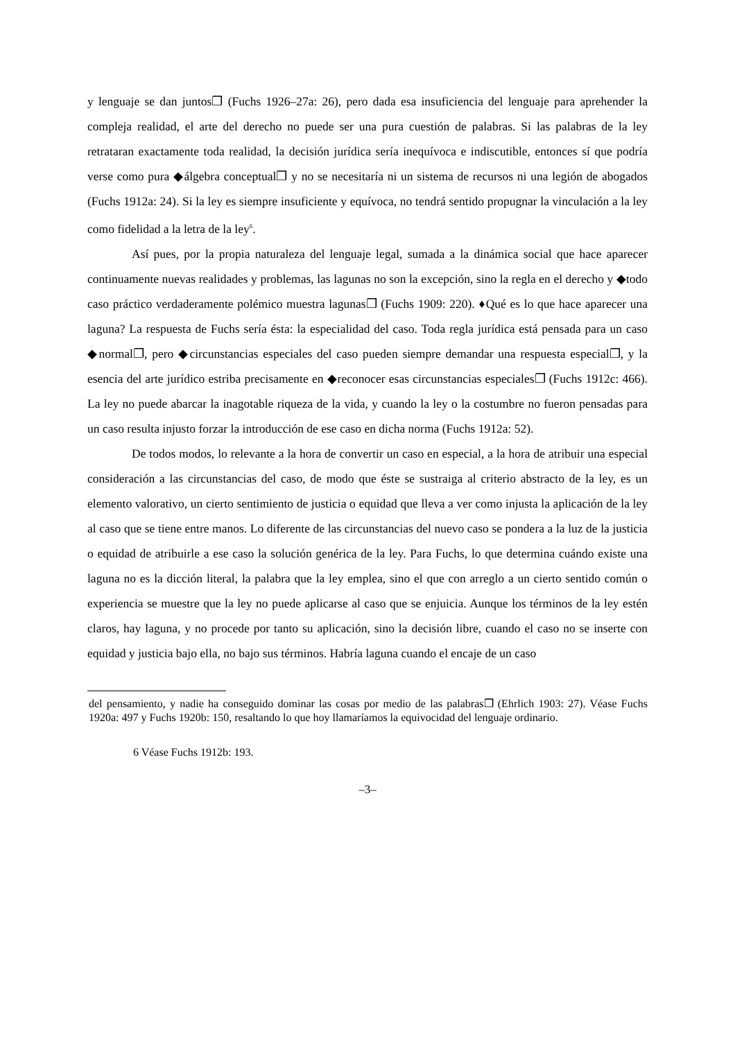y lenguaje se dan juntos❐ (Fuchs 1926–27a: 26), pero dada esa insuficiencia del lenguaje para aprehender la compleja realidad, el arte del derecho no puede ser una pura cuestión de palabras. Si las palabras de la ley retrataran exactamente toda realidad, la decisión jurídica sería inequívoca e indiscutible, entonces sí que podría verse como pura ◆álgebra conceptual❐ y no se necesitaría ni un sistema de recursos ni una legión de abogados (Fuchs 1912a: 24). Si la ley es siempre insuficiente y equívoca, no tendrá sentido propugnar la vinculación a la ley como fidelidad a la letra de la ley<sup>6</sup>.
Así pues, por la propia naturaleza del lenguaje legal, sumada a la dinámica social que hace aparecer continuamente nuevas realidades y problemas, las lagunas no son la excepción, sino la regla en el derecho y ◆todo caso práctico verdaderamente polémico muestra lagunas❐ (Fuchs 1909: 220). ♦Qué es lo que hace aparecer una laguna? La respuesta de Fuchs sería ésta: la especialidad del caso. Toda regla jurídica está pensada para un caso ◆normal❐, pero ◆circunstancias especiales del caso pueden siempre demandar una respuesta especial❐, y la esencia del arte jurídico estriba precisamente en ◆reconocer esas circunstancias especiales❐ (Fuchs 1912c: 466). La ley no puede abarcar la inagotable riqueza de la vida, y cuando la ley o la costumbre no fueron pensadas para un caso resulta injusto forzar la introducción de ese caso en dicha norma (Fuchs 1912a: 52).
De todos modos, lo relevante a la hora de convertir un caso en especial, a la hora de atribuir una especial consideración a las circunstancias del caso, de modo que éste se sustraiga al criterio abstracto de la ley, es un elemento valorativo, un cierto sentimiento de justicia o equidad que lleva a ver como injusta la aplicación de la ley al caso que se tiene entre manos. Lo diferente de las circunstancias del nuevo caso se pondera a la luz de la justicia o equidad de atribuirle a ese caso la solución genérica de la ley. Para Fuchs, lo que determina cuándo existe una laguna no es la dicción literal, la palabra que la ley emplea, sino el que con arreglo a un cierto sentido común o experiencia se muestre que la ley no puede aplicarse al caso que se enjuicia. Aunque los términos de la ley estén claros, hay laguna, y no procede por tanto su aplicación, sino la decisión libre, cuando el caso no se inserte con equidad y justicia bajo ella, no bajo sus términos. Habría laguna cuando el encaje de un caso
del pensamiento, y nadie ha conseguido dominar las cosas por medio de las palabras❐ (Ehrlich 1903: 27). Véase Fuchs 1920a: 497 y Fuchs 1920b: 150, resaltando lo que hoy llamaríamos la equivocidad del lenguaje ordinario.
6 Véase Fuchs 1912b: 193.
–3–